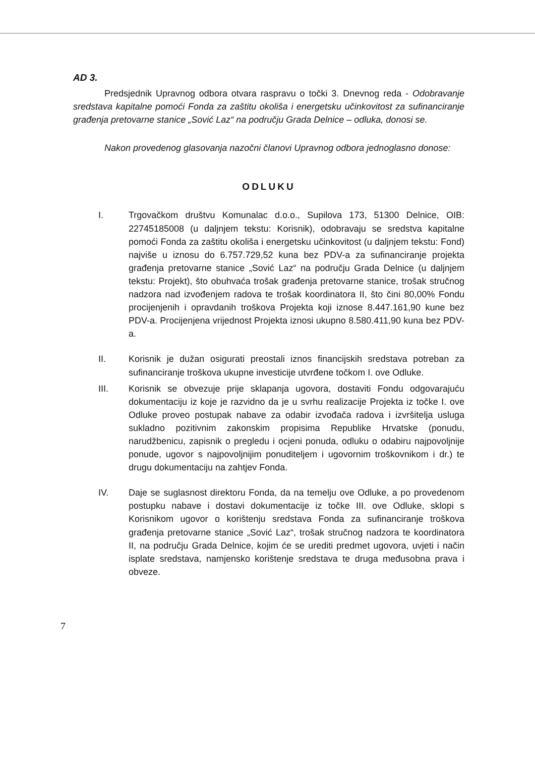AD 3.
Predsjednik Upravnog odbora otvara raspravu o točki 3. Dnevnog reda - Odobravanje sredstava kapitalne pomoći Fonda za zaštitu okoliša i energetsku učinkovitost za sufinanciranje građenja pretovarne stanice „Sović Laz“ na području Grada Delnice – odluka, donosi se.
Nakon provedenog glasovanja nazočni članovi Upravnog odbora jednoglasno donose:
ODLUKU
I. Trgovačkom društvu Komunalac d.o.o., Supilova 173, 51300 Delnice, OIB: 22745185008 (u daljnjem tekstu: Korisnik), odobravaju se sredstva kapitalne pomoći Fonda za zaštitu okoliša i energetsku učinkovitost (u daljnjem tekstu: Fond) najviše u iznosu do 6.757.729,52 kuna bez PDV-a za sufinanciranje projekta građenja pretovarne stanice „Sović Laz“ na području Grada Delnice (u daljnjem tekstu: Projekt), što obuhvaća trošak građenja pretovarne stanice, trošak stručnog nadzora nad izvođenjem radova te trošak koordinatora II, što čini 80,00% Fondu procijenjenih i opravdanih troškova Projekta koji iznose 8.447.161,90 kune bez PDV-a. Procijenjena vrijednost Projekta iznosi ukupno 8.580.411,90 kuna bez PDV-a.
II. Korisnik je dužan osigurati preostali iznos financijskih sredstava potreban za sufinanciranje troškova ukupne investicije utvrđene točkom I. ove Odluke.
III. Korisnik se obvezuje prije sklapanja ugovora, dostaviti Fondu odgovarajuću dokumentaciju iz koje je razvidno da je u svrhu realizacije Projekta iz točke I. ove Odluke proveo postupak nabave za odabir izvođača radova i izvršitelja usluga sukladno pozitivnim zakonskim propisima Republike Hrvatske (ponudu, narudžbenicu, zapisnik o pregledu i ocjeni ponuda, odluku o odabiru najpovoljnije ponude, ugovor s najpovoljnijim ponuditeljem i ugovornim troškovnikom i dr.) te drugu dokumentaciju na zahtjev Fonda.
IV. Daje se suglasnost direktoru Fonda, da na temelju ove Odluke, a po provedenom postupku nabave i dostavi dokumentacije iz točke III. ove Odluke, sklopi s Korisnikom ugovor o korištenju sredstava Fonda za sufinanciranje troškova građenja pretovarne stanice „Sović Laz“, trošak stručnog nadzora te koordinatora II, na području Grada Delnice, kojim će se urediti predmet ugovora, uvjeti i način isplate sredstava, namjensko korištenje sredstava te druga međusobna prava i obveze.
7